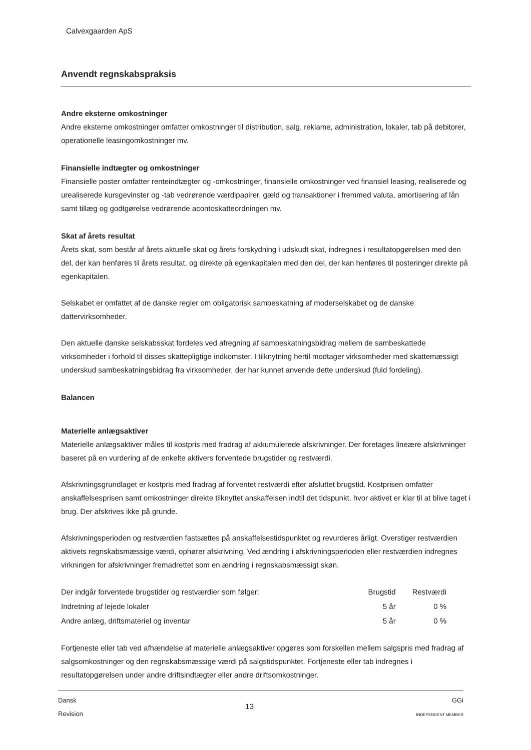Calvexgaarden ApS
Anvendt regnskabspraksis
Andre eksterne omkostninger
Andre eksterne omkostninger omfatter omkostninger til distribution, salg, reklame, administration, lokaler, tab på debitorer, operationelle leasingomkostninger mv.
Finansielle indtægter og omkostninger
Finansielle poster omfatter renteindtægter og -omkostninger, finansielle omkostninger ved finansiel leasing, realiserede og urealiserede kursgevinster og -tab vedrørende værdipapirer, gæld og transaktioner i fremmed valuta, amortisering af lån samt tillæg og godtgørelse vedrørende acontoskatteordningen mv.
Skat af årets resultat
Årets skat, som består af årets aktuelle skat og årets forskydning i udskudt skat, indregnes i resultatopgørelsen med den del, der kan henføres til årets resultat, og direkte på egenkapitalen med den del, der kan henføres til posteringer direkte på egenkapitalen.
Selskabet er omfattet af de danske regler om obligatorisk sambeskatning af moderselskabet og de danske dattervirksomheder.
Den aktuelle danske selskabsskat fordeles ved afregning af sambeskatningsbidrag mellem de sambeskattede virksomheder i forhold til disses skattepligtige indkomster. I tilknytning hertil modtager virksomheder med skattemæssigt underskud sambeskatningsbidrag fra virksomheder, der har kunnet anvende dette underskud (fuld fordeling).
Balancen
Materielle anlægsaktiver
Materielle anlægsaktiver måles til kostpris med fradrag af akkumulerede afskrivninger. Der foretages lineære afskrivninger baseret på en vurdering af de enkelte aktivers forventede brugstider og restværdi.
Afskrivningsgrundlaget er kostpris med fradrag af forventet restværdi efter afsluttet brugstid. Kostprisen omfatter anskaffelsesprisen samt omkostninger direkte tilknyttet anskaffelsen indtil det tidspunkt, hvor aktivet er klar til at blive taget i brug. Der afskrives ikke på grunde.
Afskrivningsperioden og restværdien fastsættes på anskaffelsestidspunktet og revurderes årligt. Overstiger restværdien aktivets regnskabsmæssige værdi, ophører afskrivning. Ved ændring i afskrivningsperioden eller restværdien indregnes virkningen for afskrivninger fremadrettet som en ændring i regnskabsmæssigt skøn.
| Der indgår forventede brugstider og restværdier som følger: | Brugstid | Restværdi |
| --- | --- | --- |
| Indretning af lejede lokaler | 5 år | 0 % |
| Andre anlæg, driftsmateriel og inventar | 5 år | 0 % |
Fortjeneste eller tab ved afhændelse af materielle anlægsaktiver opgøres som forskellen mellem salgspris med fradrag af salgsomkostninger og den regnskabsmæssige værdi på salgstidspunktet. Fortjeneste eller tab indregnes i resultatopgørelsen under andre driftsindtægter eller andre driftsomkostninger.
Dansk
Revision
13
GGi
INDEPENDENT MEMBER